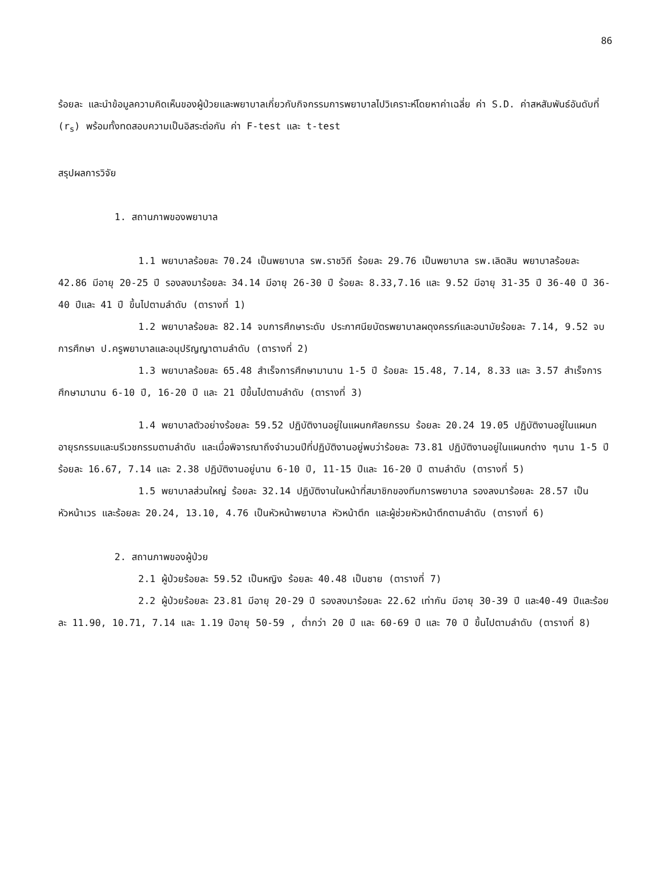86
ร้อยละ และนำข้อมูลความคิดเห็นของผู้ป่วยและพยาบาลเกี่ยวกับกิจกรรมการพยาบาลไปวิเคราะห์โดยหาค่าเฉลี่ย ค่า S.D. ค่าสหสัมพันธ์อันดับที่ (r<sub>s</sub>) พร้อมทั้งทดสอบความเป็นอิสระต่อกัน ค่า F-test และ t-test
สรุปผลการวิจัย
1. สถานภาพของพยาบาล
1.1 พยาบาลร้อยละ 70.24 เป็นพยาบาล รพ.ราชวิถี ร้อยละ 29.76 เป็นพยาบาล รพ.เลิดสิน พยาบาลร้อยละ 42.86 มีอายุ 20-25 ปี รองลงมาร้อยละ 34.14 มีอายุ 26-30 ปี ร้อยละ 8.33,7.16 และ 9.52 มีอายุ 31-35 ปี 36-40 ปี 36-40 ปีและ 41 ปี ขึ้นไปตามลำดับ (ตารางที่ 1)
1.2 พยาบาลร้อยละ 82.14 จบการศึกษาระดับ ประกาศนียบัตรพยาบาลผดุงครรภ์และอนามัยร้อยละ 7.14, 9.52 จบการศึกษา ป.ครูพยาบาลและอนุปริญญาตามลำดับ (ตารางที่ 2)
1.3 พยาบาลร้อยละ 65.48 สำเร็จการศึกษามานาน 1-5 ปี ร้อยละ 15.48, 7.14, 8.33 และ 3.57 สำเร็จการศึกษามานาน 6-10 ปี, 16-20 ปี และ 21 ปีขึ้นไปตามลำดับ (ตารางที่ 3)
1.4 พยาบาลตัวอย่างร้อยละ 59.52 ปฏิบัติงานอยู่ในแผนกศัลยกรรม ร้อยละ 20.24 19.05 ปฏิบัติงานอยู่ในแผนกอายุรกรรมและนรีเวชกรรมตามลำดับ และเมื่อพิจารณาถึงจำนวนปีที่ปฏิบัติงานอยู่พบว่าร้อยละ 73.81 ปฏิบัติงานอยู่ในแผนกต่าง ๆนาน 1-5 ปี ร้อยละ 16.67, 7.14 และ 2.38 ปฏิบัติงานอยู่นาน 6-10 ปี, 11-15 ปีและ 16-20 ปี ตามลำดับ (ตารางที่ 5)
1.5 พยาบาลส่วนใหญ่ ร้อยละ 32.14 ปฏิบัติงานในหน้าที่สมาชิกของทีมการพยาบาล รองลงมาร้อยละ 28.57 เป็นหัวหน้าเวร และร้อยละ 20.24, 13.10, 4.76 เป็นหัวหน้าพยาบาล หัวหน้าตึก และผู้ช่วยหัวหน้าตึกตามลำดับ (ตารางที่ 6)
2. สถานภาพของผู้ป่วย
2.1 ผู้ป่วยร้อยละ 59.52 เป็นหญิง ร้อยละ 40.48 เป็นชาย (ตารางที่ 7)
2.2 ผู้ป่วยร้อยละ 23.81 มีอายุ 20-29 ปี รองลงมาร้อยละ 22.62 เท่ากัน มีอายุ 30-39 ปี และ40-49 ปีและร้อยละ 11.90, 10.71, 7.14 และ 1.19 ปีอายุ 50-59 , ต่ำกว่า 20 ปี และ 60-69 ปี และ 70 ปี ขึ้นไปตามลำดับ (ตารางที่ 8)